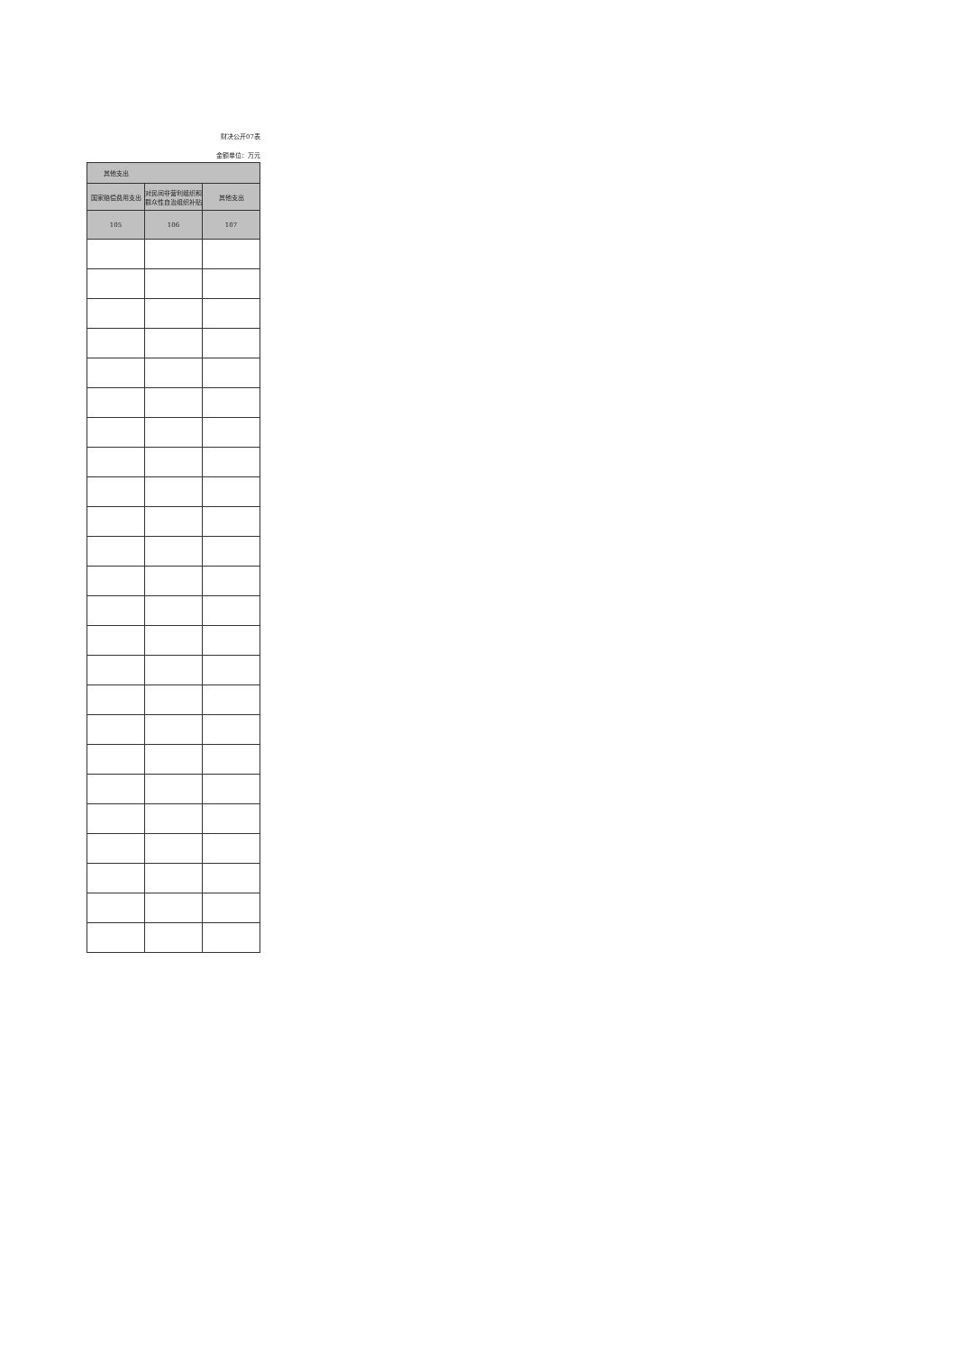财决公开07表
金额单位：万元
| 其他支出 | | |
| --- | --- | --- |
| 国家赔偿费用支出 | 对民间非营利组织和群众性自治组织补贴 | 其他支出 |
| 105 | 106 | 107 |